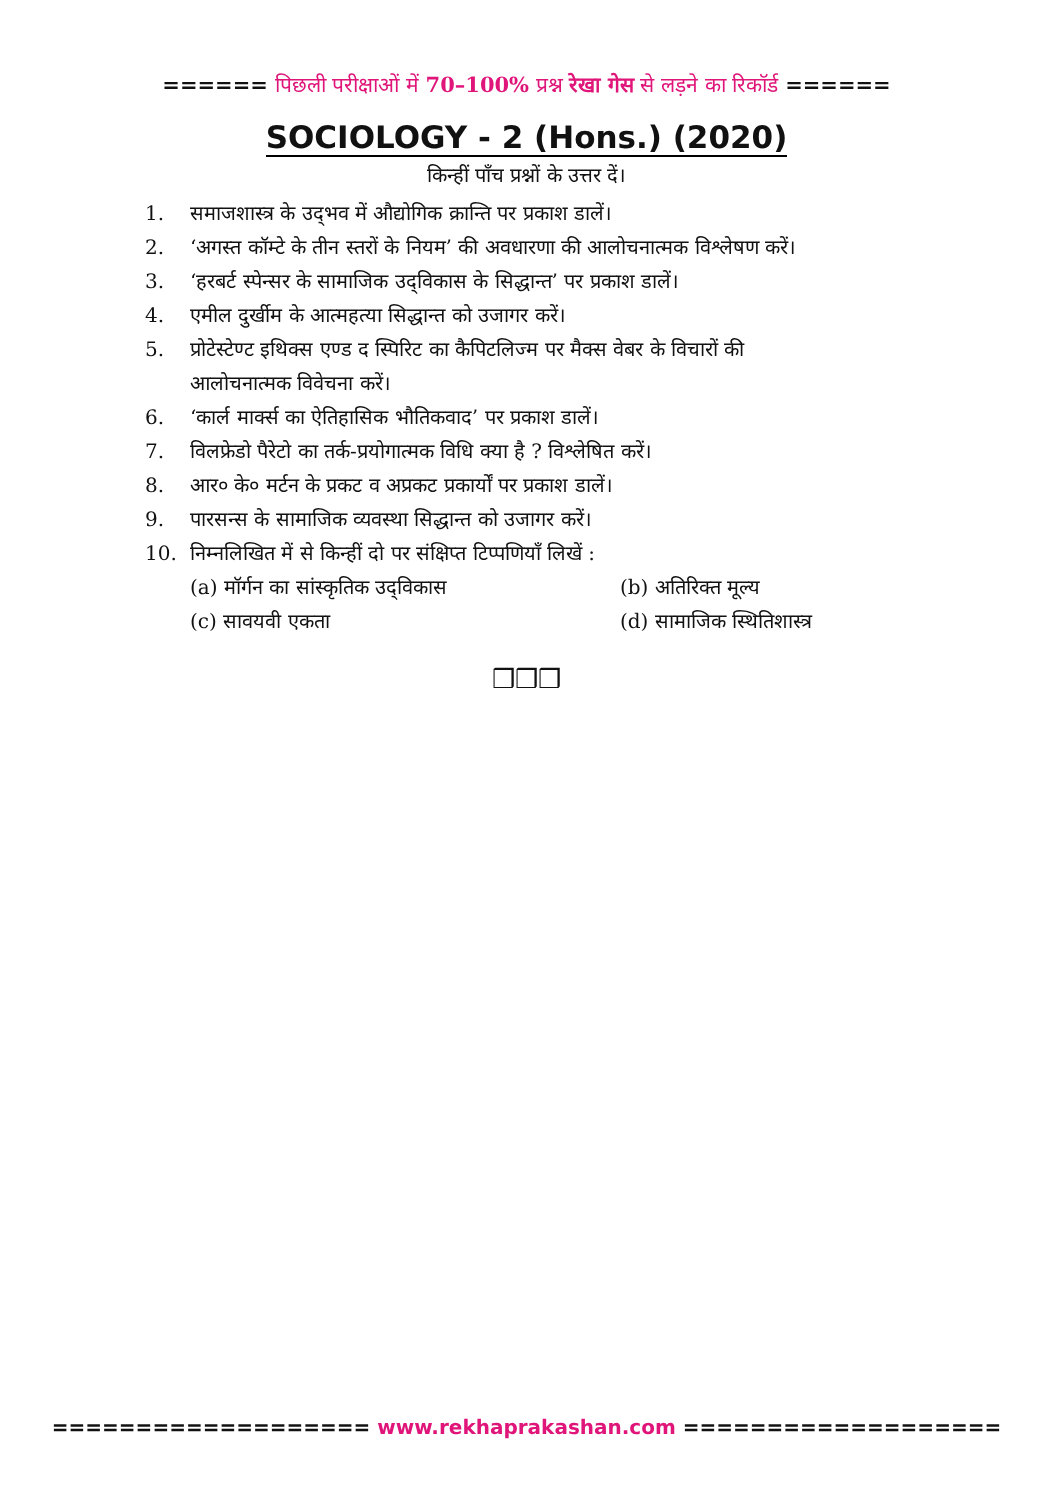====== पिछली परीक्षाओं में 70–100% प्रश्न रेखा गेस से लड़ने का रिकॉर्ड ======
SOCIOLOGY - 2 (Hons.) (2020)
किन्हीं पाँच प्रश्नों के उत्तर दें।
1. समाजशास्त्र के उद्‌भव में औद्योगिक क्रान्ति पर प्रकाश डालें।
2. ‘अगस्त कॉम्टे के तीन स्तरों के नियम’ की अवधारणा की आलोचनात्मक विश्लेषण करें।
3. ‘हरबर्ट स्पेन्सर के सामाजिक उद्‌विकास के सिद्धान्त’ पर प्रकाश डालें।
4. एमील दुर्खीम के आत्महत्या सिद्धान्त को उजागर करें।
5. प्रोटेस्टेण्ट इथिक्स एण्ड द स्पिरिट का कैपिटलिज्म पर मैक्स वेबर के विचारों की आलोचनात्मक विवेचना करें।
6. ‘कार्ल मार्क्स का ऐतिहासिक भौतिकवाद’ पर प्रकाश डालें।
7. विलफ्रेडो पैरेटो का तर्क-प्रयोगात्मक विधि क्या है ? विश्लेषित करें।
8. आर० के० मर्टन के प्रकट व अप्रकट प्रकार्यों पर प्रकाश डालें।
9. पारसन्स के सामाजिक व्यवस्था सिद्धान्त को उजागर करें।
10. निम्नलिखित में से किन्हीं दो पर संक्षिप्त टिप्पणियाँ लिखें :
(a) मॉर्गन का सांस्कृतिक उद्‌विकास (b) अतिरिक्त मूल्य
(c) सावयवी एकता (d) सामाजिक स्थितिशास्त्र
❒❒❒
=================== www.rekhaprakashan.com ===================